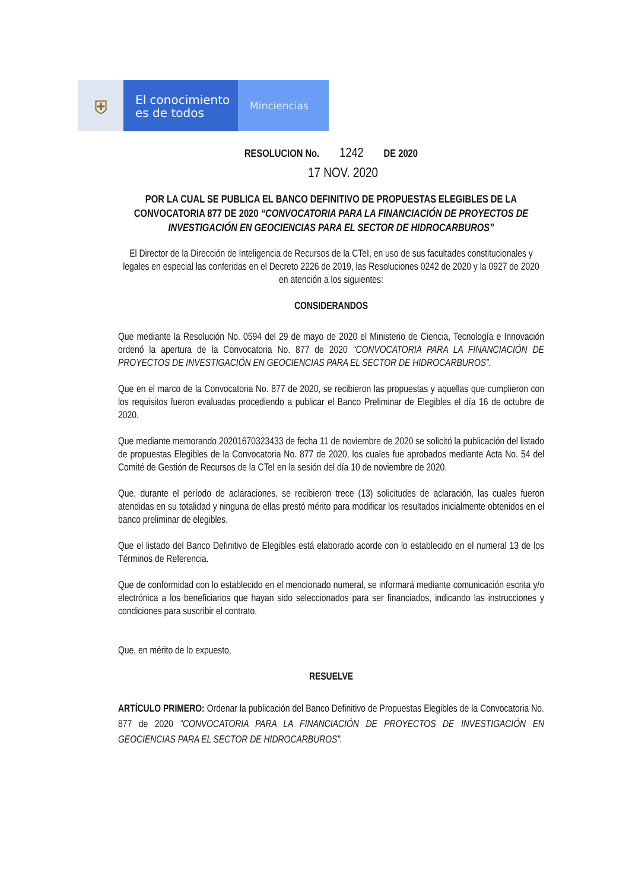⛨
El conocimiento
es de todos
Minciencias
RESOLUCION No. 1242 DE 2020
17 NOV. 2020
POR LA CUAL SE PUBLICA EL BANCO DEFINITIVO DE PROPUESTAS ELEGIBLES DE LA CONVOCATORIA 877 DE 2020 “CONVOCATORIA PARA LA FINANCIACIÓN DE PROYECTOS DE INVESTIGACIÓN EN GEOCIENCIAS PARA EL SECTOR DE HIDROCARBUROS”
El Director de la Dirección de Inteligencia de Recursos de la CTeI, en uso de sus facultades constitucionales y legales en especial las conferidas en el Decreto 2226 de 2019, las Resoluciones 0242 de 2020 y la 0927 de 2020 en atención a los siguientes:
CONSIDERANDOS
Que mediante la Resolución No. 0594 del 29 de mayo de 2020 el Ministerio de Ciencia, Tecnología e Innovación ordenó la apertura de la Convocatoria No. 877 de 2020 “CONVOCATORIA PARA LA FINANCIACIÓN DE PROYECTOS DE INVESTIGACIÓN EN GEOCIENCIAS PARA EL SECTOR DE HIDROCARBUROS”.
Que en el marco de la Convocatoria No. 877 de 2020, se recibieron las propuestas y aquellas que cumplieron con los requisitos fueron evaluadas procediendo a publicar el Banco Preliminar de Elegibles el día 16 de octubre de 2020.
Que mediante memorando 20201670323433 de fecha 11 de noviembre de 2020 se solicitó la publicación del listado de propuestas Elegibles de la Convocatoria No. 877 de 2020, los cuales fue aprobados mediante Acta No. 54 del Comité de Gestión de Recursos de la CTeI en la sesión del día 10 de noviembre de 2020.
Que, durante el período de aclaraciones, se recibieron trece (13) solicitudes de aclaración, las cuales fueron atendidas en su totalidad y ninguna de ellas prestó mérito para modificar los resultados inicialmente obtenidos en el banco preliminar de elegibles.
Que el listado del Banco Definitivo de Elegibles está elaborado acorde con lo establecido en el numeral 13 de los Términos de Referencia.
Que de conformidad con lo establecido en el mencionado numeral, se informará mediante comunicación escrita y/o electrónica a los beneficiarios que hayan sido seleccionados para ser financiados, indicando las instrucciones y condiciones para suscribir el contrato.
Que, en mérito de lo expuesto,
RESUELVE
ARTÍCULO PRIMERO: Ordenar la publicación del Banco Definitivo de Propuestas Elegibles de la Convocatoria No. 877 de 2020 “CONVOCATORIA PARA LA FINANCIACIÓN DE PROYECTOS DE INVESTIGACIÓN EN GEOCIENCIAS PARA EL SECTOR DE HIDROCARBUROS”.